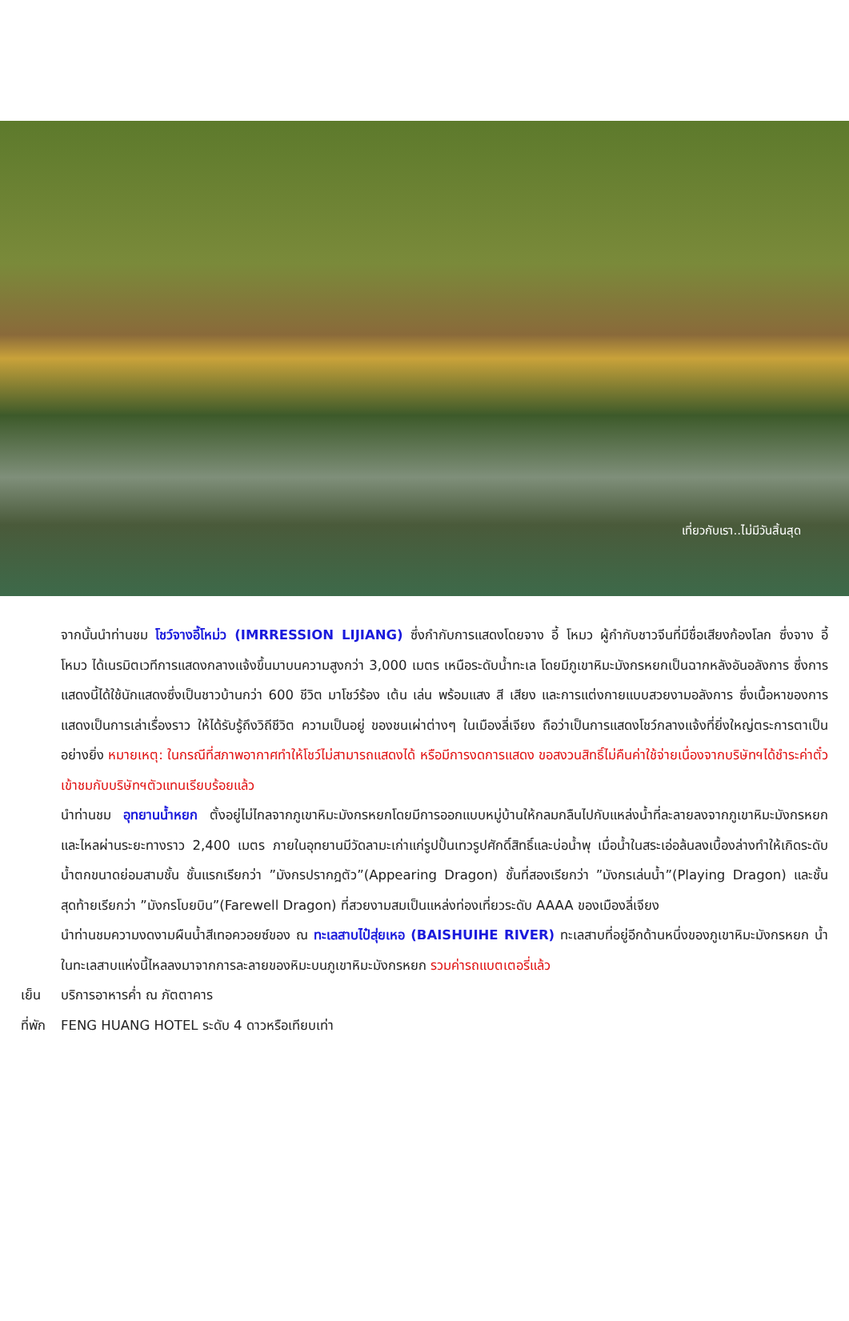เที่ยวกับเรา..ไม่มีวันสิ้นสุด
จากนั้นนำท่านชม โชว์จางอี้โหม่ว (IMRRESSION LIJIANG) ซึ่งกำกับการแสดงโดยจาง อี้ โหมว ผู้กำกับชาวจีนที่มีชื่อเสียงก้องโลก ซึ่งจาง อี้ โหมว ได้เนรมิตเวทีการแสดงกลางแจ้งขึ้นมาบนความสูงกว่า 3,000 เมตร เหนือระดับน้ำทะเล โดยมีภูเขาหิมะมังกรหยกเป็นฉากหลังอันอลังการ ซึ่งการแสดงนี้ได้ใช้นักแสดงซึ่งเป็นชาวบ้านกว่า 600 ชีวิต มาโชว์ร้อง เต้น เล่น พร้อมแสง สี เสียง และการแต่งกายแบบสวยงามอลังการ ซึ่งเนื้อหาของการแสดงเป็นการเล่าเรื่องราว ให้ได้รับรู้ถึงวิถีชีวิต ความเป็นอยู่ ของชนเผ่าต่างๆ ในเมืองลี่เจียง ถือว่าเป็นการแสดงโชว์กลางแจ้งที่ยิ่งใหญ่ตระการตาเป็นอย่างยิ่ง หมายเหตุ: ในกรณีที่สภาพอากาศทำให้โชว์ไม่สามารถแสดงได้ หรือมีการงดการแสดง ขอสงวนสิทธิ์ไม่คืนค่าใช้จ่ายเนื่องจากบริษัทฯได้ชำระค่าตั๋วเข้าชมกับบริษัทฯตัวแทนเรียบร้อยแล้ว
นำท่านชม อุทยานน้ำหยก ตั้งอยู่ไม่ไกลจากภูเขาหิมะมังกรหยกโดยมีการออกแบบหมู่บ้านให้กลมกลืนไปกับแหล่งน้ำที่ละลายลงจากภูเขาหิมะมังกรหยกและไหลผ่านระยะทางราว 2,400 เมตร ภายในอุทยานมีวัดลามะเก่าแก่รูปปั้นเทวรูปศักดิ์สิทธิ์และบ่อน้ำพุ เมื่อน้ำในสระเอ่อล้นลงเบื้องล่างทำให้เกิดระดับน้ำตกขนาดย่อมสามชั้น ชั้นแรกเรียกว่า ”มังกรปรากฎตัว”(Appearing Dragon) ชั้นที่สองเรียกว่า ”มังกรเล่นน้ำ”(Playing Dragon) และชั้นสุดท้ายเรียกว่า ”มังกรโบยบิน”(Farewell Dragon) ที่สวยงามสมเป็นแหล่งท่องเที่ยวระดับ AAAA ของเมืองลี่เจียง
นำท่านชมความงดงามผืนน้ำสีเทอควอยซ์ของ ณ ทะเลสาบไป๋สุ่ยเหอ (BAISHUIHE RIVER) ทะเลสาบที่อยู่อีกด้านหนึ่งของภูเขาหิมะมังกรหยก น้ำในทะเลสาบแห่งนี้ไหลลงมาจากการละลายของหิมะบนภูเขาหิมะมังกรหยก รวมค่ารถแบตเตอรี่แล้ว
เย็น บริการอาหารค่ำ ณ ภัตตาคาร
ที่พัก
FENG HUANG HOTEL ระดับ 4 ดาวหรือเทียบเท่า